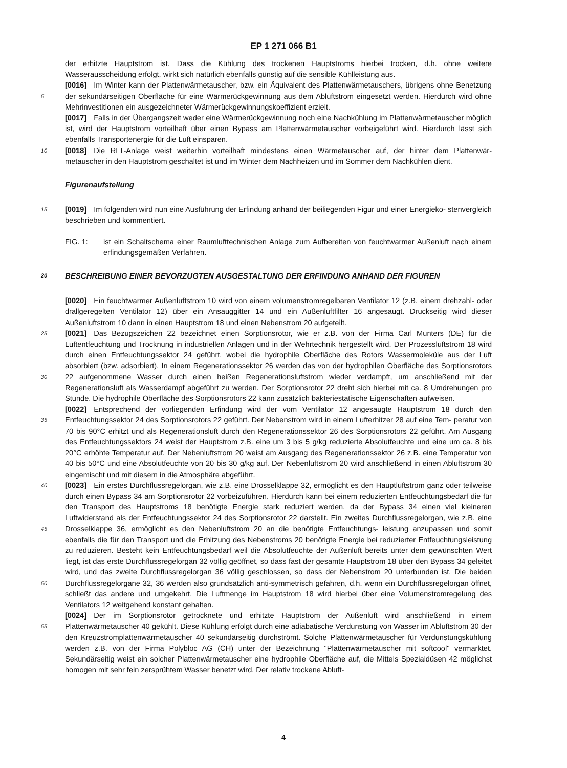EP 1 271 066 B1
der erhitzte Hauptstrom ist. Dass die Kühlung des trockenen Hauptstroms hierbei trocken, d.h. ohne weitere Wasserausscheidung erfolgt, wirkt sich natürlich ebenfalls günstig auf die sensible Kühlleistung aus.
[0016] Im Winter kann der Plattenwärmetauscher, bzw. ein Äquivalent des Plattenwärmetauschers, übrigens ohne Benetzung der sekundärseitigen Oberfläche für eine Wärmerückgewinnung aus dem Abluftstrom eingesetzt werden. 5 Hierdurch wird ohne Mehrinvestitionen ein ausgezeichneter Wärmerückgewinnungskoeffizient erzielt.
[0017] Falls in der Übergangszeit weder eine Wärmerückgewinnung noch eine Nachkühlung im Plattenwärmetauscher möglich ist, wird der Hauptstrom vorteilhaft über einen Bypass am Plattenwärmetauscher vorbeigeführt wird. Hierdurch lässt sich ebenfalls Transportenergie für die Luft einsparen.
[0018] Die RLT-Anlage weist weiterhin vorteilhaft mindestens einen Wärmetauscher auf, der hinter dem Plattenwär- 10 metauscher in den Hauptstrom geschaltet ist und im Winter dem Nachheizen und im Sommer dem Nachkühlen dient.
Figurenaufstellung
[0019] Im folgenden wird nun eine Ausführung der Erfindung anhand der beiliegenden Figur und einer Energieko- 15 stenvergleich beschrieben und kommentiert.
FIG. 1: ist ein Schaltschema einer Raumlufttechnischen Anlage zum Aufbereiten von feuchtwarmer Außenluft nach einem erfindungsgemäßen Verfahren.
20 BESCHREIBUNG EINER BEVORZUGTEN AUSGESTALTUNG DER ERFINDUNG ANHAND DER FIGUREN
[0020] Ein feuchtwarmer Außenluftstrom 10 wird von einem volumenstromregelbaren Ventilator 12 (z.B. einem drehzahl- oder drallgeregelten Ventilator 12) über ein Ansauggitter 14 und ein Außenluftfilter 16 angesaugt. Druckseitig wird dieser Außenluftstrom 10 dann in einen Hauptstrom 18 und einen Nebenstrom 20 aufgeteilt.
25 [0021] Das Bezugszeichen 22 bezeichnet einen Sorptionsrotor, wie er z.B. von der Firma Carl Munters (DE) für die Luftentfeuchtung und Trocknung in industriellen Anlagen und in der Wehrtechnik hergestellt wird. Der Prozessluftstrom 18 wird durch einen Entfeuchtungssektor 24 geführt, wobei die hydrophile Oberfläche des Rotors Wassermoleküle aus der Luft absorbiert (bzw. adsorbiert). In einem Regenerationssektor 26 werden das von der hydrophilen Oberfläche des Sorptionsrotors 22 aufgenommene Wasser durch einen heißen Regenerationsluftstrom wieder verdampft, um 30 anschließend mit der Regenerationsluft als Wasserdampf abgeführt zu werden. Der Sorptionsrotor 22 dreht sich hierbei mit ca. 8 Umdrehungen pro Stunde. Die hydrophile Oberfläche des Sorptionsrotors 22 kann zusätzlich bakteriestatische Eigenschaften aufweisen.
[0022] Entsprechend der vorliegenden Erfindung wird der vom Ventilator 12 angesaugte Hauptstrom 18 durch den Entfeuchtungssektor 24 des Sorptionsrotors 22 geführt. Der Nebenstrom wird in einem Lufterhitzer 28 auf eine Tem- 35 peratur von 70 bis 90°C erhitzt und als Regenerationsluft durch den Regenerationssektor 26 des Sorptionsrotors 22 geführt. Am Ausgang des Entfeuchtungssektors 24 weist der Hauptstrom z.B. eine um 3 bis 5 g/kg reduzierte Absolutfeuchte und eine um ca. 8 bis 20°C erhöhte Temperatur auf. Der Nebenluftstrom 20 weist am Ausgang des Regenerationssektor 26 z.B. eine Temperatur von 40 bis 50°C und eine Absolutfeuchte von 20 bis 30 g/kg auf. Der Nebenluftstrom 20 wird anschließend in einen Abluftstrom 30 eingemischt und mit diesem in die Atmosphäre abgeführt.
40 [0023] Ein erstes Durchflussregelorgan, wie z.B. eine Drosselklappe 32, ermöglicht es den Hauptluftstrom ganz oder teilweise durch einen Bypass 34 am Sorptionsrotor 22 vorbeizuführen. Hierdurch kann bei einem reduzierten Entfeuchtungsbedarf die für den Transport des Hauptstroms 18 benötigte Energie stark reduziert werden, da der Bypass 34 einen viel kleineren Luftwiderstand als der Entfeuchtungssektor 24 des Sorptionsrotor 22 darstellt. Ein zweites Durchflussregelorgan, wie z.B. eine Drosselklappe 36, ermöglicht es den Nebenluftstrom 20 an die benötigte Entfeuchtungs- 45 leistung anzupassen und somit ebenfalls die für den Transport und die Erhitzung des Nebenstroms 20 benötigte Energie bei reduzierter Entfeuchtungsleistung zu reduzieren. Besteht kein Entfeuchtungsbedarf weil die Absolutfeuchte der Außenluft bereits unter dem gewünschten Wert liegt, ist das erste Durchflussregelorgan 32 völlig geöffnet, so dass fast der gesamte Hauptstrom 18 über den Bypass 34 geleitet wird, und das zweite Durchflussregelorgan 36 völlig geschlossen, so dass der Nebenstrom 20 unterbunden ist. Die beiden Durchflussregelorgane 32, 36 werden also 50 grundsätzlich anti-symmetrisch gefahren, d.h. wenn ein Durchflussregelorgan öffnet, schließt das andere und umgekehrt. Die Luftmenge im Hauptstrom 18 wird hierbei über eine Volumenstromregelung des Ventilators 12 weitgehend konstant gehalten.
[0024] Der im Sorptionsrotor getrocknete und erhitzte Hauptstrom der Außenluft wird anschließend in einem Plattenwärmetauscher 40 gekühlt. Diese Kühlung erfolgt durch eine adiabatische Verdunstung von Wasser im Abluftstrom 55 30 der den Kreuzstromplattenwärmetauscher 40 sekundärseitig durchströmt. Solche Plattenwärmetauscher für Verdunstungskühlung werden z.B. von der Firma Polybloc AG (CH) unter der Bezeichnung "Plattenwärmetauscher mit softcool" vermarktet. Sekundärseitig weist ein solcher Plattenwärmetauscher eine hydrophile Oberfläche auf, die Mittels Spezialdüsen 42 möglichst homogen mit sehr fein zersprühtem Wasser benetzt wird. Der relativ trockene Abluft-
4